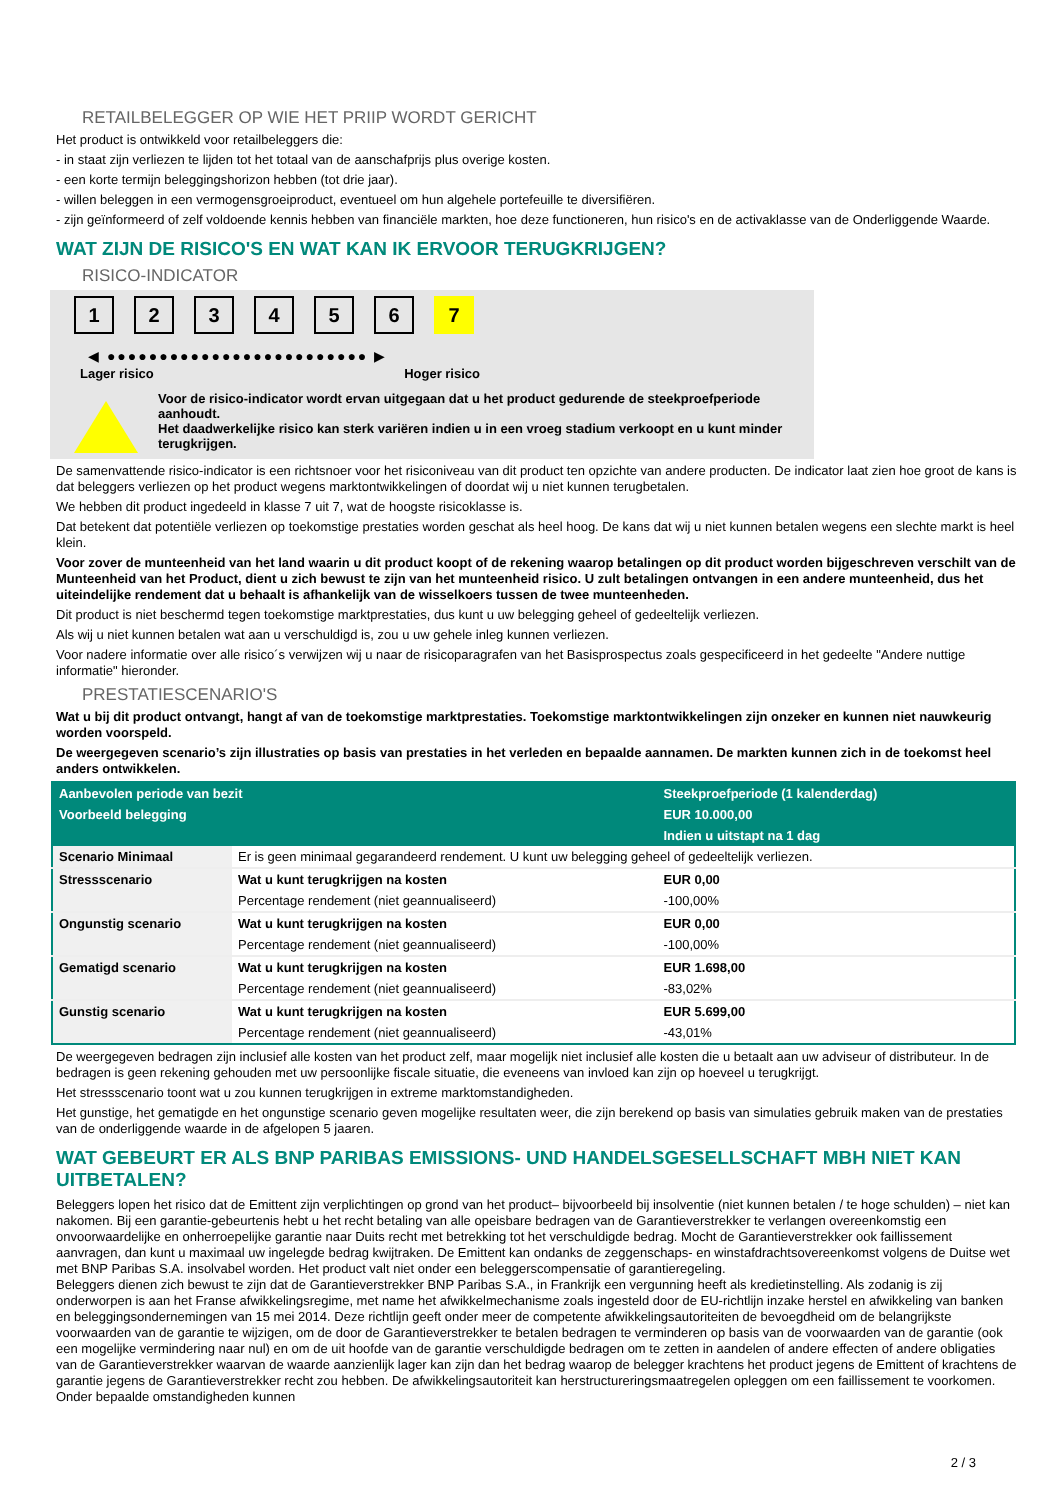RETAILBELEGGER OP WIE HET PRIIP WORDT GERICHT
Het product is ontwikkeld voor retailbeleggers die:
- in staat zijn verliezen te lijden tot het totaal van de aanschafprijs plus overige kosten.
- een korte termijn beleggingshorizon hebben (tot drie jaar).
- willen beleggen in een vermogensgroeiproduct, eventueel om hun algehele portefeuille te diversifiëren.
- zijn geïnformeerd of zelf voldoende kennis hebben van financiële markten, hoe deze functioneren, hun risico's en de activaklasse van de Onderliggende Waarde.
WAT ZIJN DE RISICO'S EN WAT KAN IK ERVOOR TERUGKRIJGEN?
RISICO-INDICATOR
1234567
◀ ●●●●●●●●●●●●●●●●●●●●●●●●● ▶
Lager risico Hoger risico
Voor de risico-indicator wordt ervan uitgegaan dat u het product gedurende de steekproefperiode aanhoudt.
Het daadwerkelijke risico kan sterk variëren indien u in een vroeg stadium verkoopt en u kunt minder terugkrijgen.
De samenvattende risico-indicator is een richtsnoer voor het risiconiveau van dit product ten opzichte van andere producten. De indicator laat zien hoe groot de kans is dat beleggers verliezen op het product wegens marktontwikkelingen of doordat wij u niet kunnen terugbetalen.
We hebben dit product ingedeeld in klasse 7 uit 7, wat de hoogste risicoklasse is.
Dat betekent dat potentiële verliezen op toekomstige prestaties worden geschat als heel hoog. De kans dat wij u niet kunnen betalen wegens een slechte markt is heel klein.
Voor zover de munteenheid van het land waarin u dit product koopt of de rekening waarop betalingen op dit product worden bijgeschreven verschilt van de Munteenheid van het Product, dient u zich bewust te zijn van het munteenheid risico. U zult betalingen ontvangen in een andere munteenheid, dus het uiteindelijke rendement dat u behaalt is afhankelijk van de wisselkoers tussen de twee munteenheden.
Dit product is niet beschermd tegen toekomstige marktprestaties, dus kunt u uw belegging geheel of gedeeltelijk verliezen.
Als wij u niet kunnen betalen wat aan u verschuldigd is, zou u uw gehele inleg kunnen verliezen.
Voor nadere informatie over alle risico´s verwijzen wij u naar de risicoparagrafen van het Basisprospectus zoals gespecificeerd in het gedeelte "Andere nuttige informatie" hieronder.
PRESTATIESCENARIO'S
Wat u bij dit product ontvangt, hangt af van de toekomstige marktprestaties. Toekomstige marktontwikkelingen zijn onzeker en kunnen niet nauwkeurig worden voorspeld.
De weergegeven scenario’s zijn illustraties op basis van prestaties in het verleden en bepaalde aannamen. De markten kunnen zich in de toekomst heel anders ontwikkelen.
| Aanbevolen periode van bezit | | Steekproefperiode (1 kalenderdag) |
| --- | --- | --- |
| Voorbeeld belegging | | EUR 10.000,00 |
| | | Indien u uitstapt na 1 dag |
| Scenario Minimaal | Er is geen minimaal gegarandeerd rendement. U kunt uw belegging geheel of gedeeltelijk verliezen. | |
| Stressscenario | Wat u kunt terugkrijgen na kosten | EUR 0,00 |
| | Percentage rendement (niet geannualiseerd) | -100,00% |
| Ongunstig scenario | Wat u kunt terugkrijgen na kosten | EUR 0,00 |
| | Percentage rendement (niet geannualiseerd) | -100,00% |
| Gematigd scenario | Wat u kunt terugkrijgen na kosten | EUR 1.698,00 |
| | Percentage rendement (niet geannualiseerd) | -83,02% |
| Gunstig scenario | Wat u kunt terugkrijgen na kosten | EUR 5.699,00 |
| | Percentage rendement (niet geannualiseerd) | -43,01% |
De weergegeven bedragen zijn inclusief alle kosten van het product zelf, maar mogelijk niet inclusief alle kosten die u betaalt aan uw adviseur of distributeur. In de bedragen is geen rekening gehouden met uw persoonlijke fiscale situatie, die eveneens van invloed kan zijn op hoeveel u terugkrijgt.
Het stressscenario toont wat u zou kunnen terugkrijgen in extreme marktomstandigheden.
Het gunstige, het gematigde en het ongunstige scenario geven mogelijke resultaten weer, die zijn berekend op basis van simulaties gebruik maken van de prestaties van de onderliggende waarde in de afgelopen 5 jaaren.
WAT GEBEURT ER ALS BNP PARIBAS EMISSIONS- UND HANDELSGESELLSCHAFT MBH NIET KAN UITBETALEN?
Beleggers lopen het risico dat de Emittent zijn verplichtingen op grond van het product– bijvoorbeeld bij insolventie (niet kunnen betalen / te hoge schulden) – niet kan nakomen. Bij een garantie-gebeurtenis hebt u het recht betaling van alle opeisbare bedragen van de Garantieverstrekker te verlangen overeenkomstig een onvoorwaardelijke en onherroepelijke garantie naar Duits recht met betrekking tot het verschuldigde bedrag. Mocht de Garantieverstrekker ook faillissement aanvragen, dan kunt u maximaal uw ingelegde bedrag kwijtraken. De Emittent kan ondanks de zeggenschaps- en winstafdrachtsovereenkomst volgens de Duitse wet met BNP Paribas S.A. insolvabel worden. Het product valt niet onder een beleggerscompensatie of garantieregeling.
Beleggers dienen zich bewust te zijn dat de Garantieverstrekker BNP Paribas S.A., in Frankrijk een vergunning heeft als kredietinstelling. Als zodanig is zij onderworpen is aan het Franse afwikkelingsregime, met name het afwikkelmechanisme zoals ingesteld door de EU-richtlijn inzake herstel en afwikkeling van banken en beleggingsondernemingen van 15 mei 2014. Deze richtlijn geeft onder meer de competente afwikkelingsautoriteiten de bevoegdheid om de belangrijkste voorwaarden van de garantie te wijzigen, om de door de Garantieverstrekker te betalen bedragen te verminderen op basis van de voorwaarden van de garantie (ook een mogelijke vermindering naar nul) en om de uit hoofde van de garantie verschuldigde bedragen om te zetten in aandelen of andere effecten of andere obligaties van de Garantieverstrekker waarvan de waarde aanzienlijk lager kan zijn dan het bedrag waarop de belegger krachtens het product jegens de Emittent of krachtens de garantie jegens de Garantieverstrekker recht zou hebben. De afwikkelingsautoriteit kan herstructureringsmaatregelen opleggen om een faillissement te voorkomen. Onder bepaalde omstandigheden kunnen
2 / 3